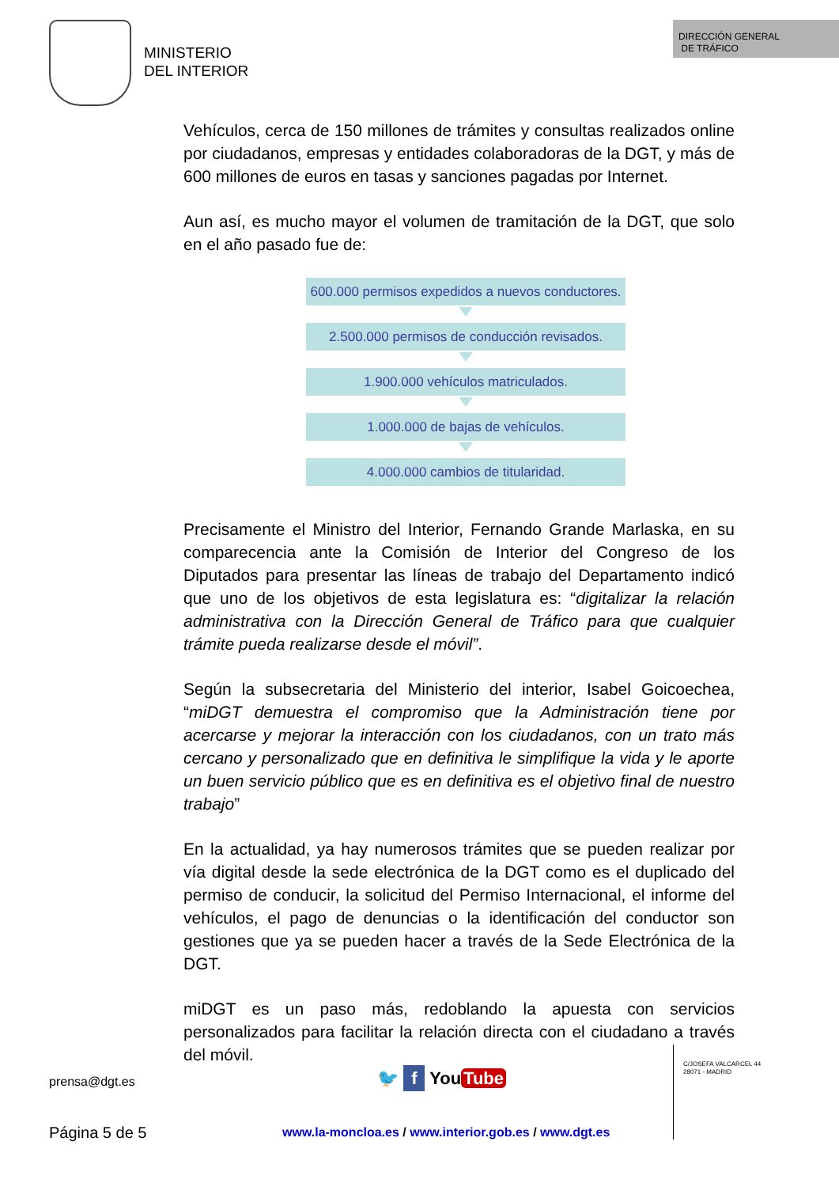MINISTERIO
DEL INTERIOR
DIRECCIÓN GENERAL
DE TRÁFICO
Vehículos, cerca de 150 millones de trámites y consultas realizados online por ciudadanos, empresas y entidades colaboradoras de la DGT, y más de 600 millones de euros en tasas y sanciones pagadas por Internet.
Aun así, es mucho mayor el volumen de tramitación de la DGT, que solo en el año pasado fue de:
600.000 permisos expedidos a nuevos conductores.
2.500.000 permisos de conducción revisados.
1.900.000 vehículos matriculados.
1.000.000 de bajas de vehículos.
4.000.000 cambios de titularidad.
Precisamente el Ministro del Interior, Fernando Grande Marlaska, en su comparecencia ante la Comisión de Interior del Congreso de los Diputados para presentar las líneas de trabajo del Departamento indicó que uno de los objetivos de esta legislatura es: “digitalizar la relación administrativa con la Dirección General de Tráfico para que cualquier trámite pueda realizarse desde el móvil”.
Según la subsecretaria del Ministerio del interior, Isabel Goicoechea, “miDGT demuestra el compromiso que la Administración tiene por acercarse y mejorar la interacción con los ciudadanos, con un trato más cercano y personalizado que en definitiva le simplifique la vida y le aporte un buen servicio público que es en definitiva es el objetivo final de nuestro trabajo”
En la actualidad, ya hay numerosos trámites que se pueden realizar por vía digital desde la sede electrónica de la DGT como es el duplicado del permiso de conducir, la solicitud del Permiso Internacional, el informe del vehículos, el pago de denuncias o la identificación del conductor son gestiones que ya se pueden hacer a través de la Sede Electrónica de la DGT.
miDGT es un paso más, redoblando la apuesta con servicios personalizados para facilitar la relación directa con el ciudadano a través del móvil.
prensa@dgt.es 🐦 f You Tube
Página 5 de 5
www.la-moncloa.es / www.interior.gob.es / www.dgt.es
C/JOSEFA VALCARCEL 44
28071 - MADRID